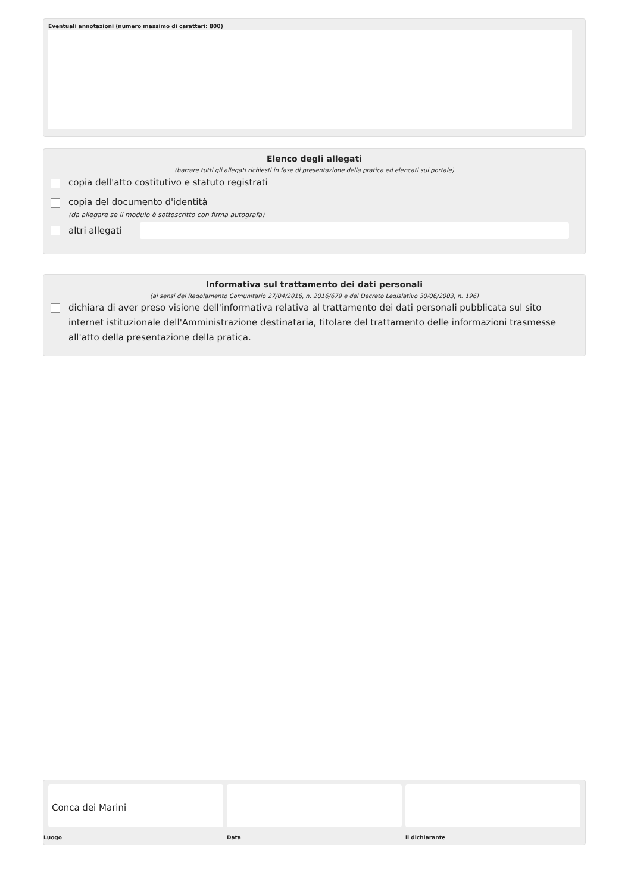Eventuali annotazioni (numero massimo di caratteri: 800)
Elenco degli allegati
(barrare tutti gli allegati richiesti in fase di presentazione della pratica ed elencati sul portale)
copia dell'atto costitutivo e statuto registrati
copia del documento d'identità
(da allegare se il modulo è sottoscritto con firma autografa)
altri allegati
Informativa sul trattamento dei dati personali
(ai sensi del Regolamento Comunitario 27/04/2016, n. 2016/679 e del Decreto Legislativo 30/06/2003, n. 196)
dichiara di aver preso visione dell'informativa relativa al trattamento dei dati personali pubblicata sul sito internet istituzionale dell'Amministrazione destinataria, titolare del trattamento delle informazioni trasmesse all'atto della presentazione della pratica.
Conca dei Marini
Luogo
Data il dichiarante